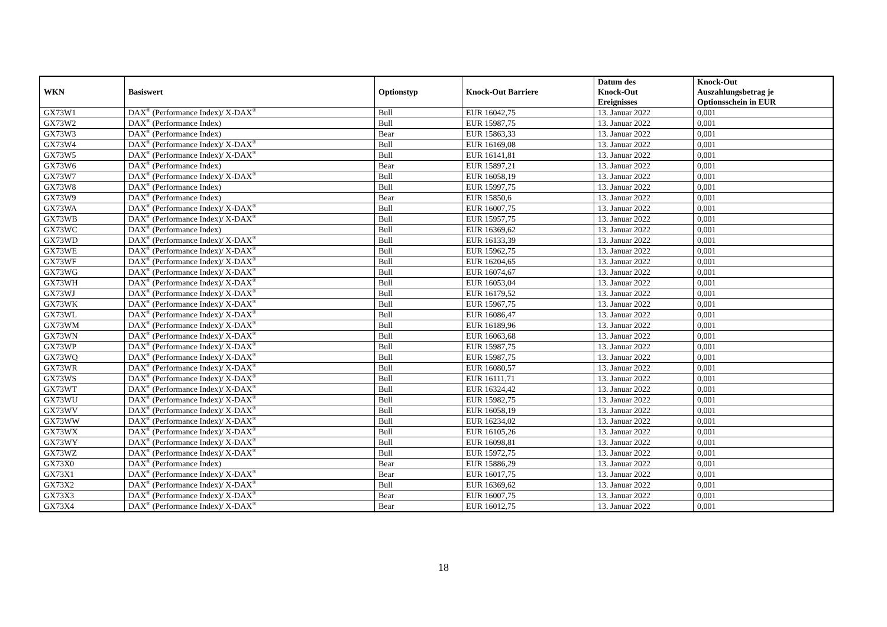| WKN | Basiswert | Optionstyp | Knock-Out Barriere | Datum des Knock-Out Ereignisses | Knock-Out Auszahlungsbetrag je Optionsschein in EUR |
| --- | --- | --- | --- | --- | --- |
| GX73W1 | DAX<sup>®</sup> (Performance Index)/ X-DAX<sup>®</sup> | Bull | EUR 16042,75 | 13. Januar 2022 | 0,001 |
| GX73W2 | DAX<sup>®</sup> (Performance Index) | Bull | EUR 15987,75 | 13. Januar 2022 | 0,001 |
| GX73W3 | DAX<sup>®</sup> (Performance Index) | Bear | EUR 15863,33 | 13. Januar 2022 | 0,001 |
| GX73W4 | DAX<sup>®</sup> (Performance Index)/ X-DAX<sup>®</sup> | Bull | EUR 16169,08 | 13. Januar 2022 | 0,001 |
| GX73W5 | DAX<sup>®</sup> (Performance Index)/ X-DAX<sup>®</sup> | Bull | EUR 16141,81 | 13. Januar 2022 | 0,001 |
| GX73W6 | DAX<sup>®</sup> (Performance Index) | Bear | EUR 15897,21 | 13. Januar 2022 | 0,001 |
| GX73W7 | DAX<sup>®</sup> (Performance Index)/ X-DAX<sup>®</sup> | Bull | EUR 16058,19 | 13. Januar 2022 | 0,001 |
| GX73W8 | DAX<sup>®</sup> (Performance Index) | Bull | EUR 15997,75 | 13. Januar 2022 | 0,001 |
| GX73W9 | DAX<sup>®</sup> (Performance Index) | Bear | EUR 15850,6 | 13. Januar 2022 | 0,001 |
| GX73WA | DAX<sup>®</sup> (Performance Index)/ X-DAX<sup>®</sup> | Bull | EUR 16007,75 | 13. Januar 2022 | 0,001 |
| GX73WB | DAX<sup>®</sup> (Performance Index)/ X-DAX<sup>®</sup> | Bull | EUR 15957,75 | 13. Januar 2022 | 0,001 |
| GX73WC | DAX<sup>®</sup> (Performance Index) | Bull | EUR 16369,62 | 13. Januar 2022 | 0,001 |
| GX73WD | DAX<sup>®</sup> (Performance Index)/ X-DAX<sup>®</sup> | Bull | EUR 16133,39 | 13. Januar 2022 | 0,001 |
| GX73WE | DAX<sup>®</sup> (Performance Index)/ X-DAX<sup>®</sup> | Bull | EUR 15962,75 | 13. Januar 2022 | 0,001 |
| GX73WF | DAX<sup>®</sup> (Performance Index)/ X-DAX<sup>®</sup> | Bull | EUR 16204,65 | 13. Januar 2022 | 0,001 |
| GX73WG | DAX<sup>®</sup> (Performance Index)/ X-DAX<sup>®</sup> | Bull | EUR 16074,67 | 13. Januar 2022 | 0,001 |
| GX73WH | DAX<sup>®</sup> (Performance Index)/ X-DAX<sup>®</sup> | Bull | EUR 16053,04 | 13. Januar 2022 | 0,001 |
| GX73WJ | DAX<sup>®</sup> (Performance Index)/ X-DAX<sup>®</sup> | Bull | EUR 16179,52 | 13. Januar 2022 | 0,001 |
| GX73WK | DAX<sup>®</sup> (Performance Index)/ X-DAX<sup>®</sup> | Bull | EUR 15967,75 | 13. Januar 2022 | 0,001 |
| GX73WL | DAX<sup>®</sup> (Performance Index)/ X-DAX<sup>®</sup> | Bull | EUR 16086,47 | 13. Januar 2022 | 0,001 |
| GX73WM | DAX<sup>®</sup> (Performance Index)/ X-DAX<sup>®</sup> | Bull | EUR 16189,96 | 13. Januar 2022 | 0,001 |
| GX73WN | DAX<sup>®</sup> (Performance Index)/ X-DAX<sup>®</sup> | Bull | EUR 16063,68 | 13. Januar 2022 | 0,001 |
| GX73WP | DAX<sup>®</sup> (Performance Index)/ X-DAX<sup>®</sup> | Bull | EUR 15987,75 | 13. Januar 2022 | 0,001 |
| GX73WQ | DAX<sup>®</sup> (Performance Index)/ X-DAX<sup>®</sup> | Bull | EUR 15987,75 | 13. Januar 2022 | 0,001 |
| GX73WR | DAX<sup>®</sup> (Performance Index)/ X-DAX<sup>®</sup> | Bull | EUR 16080,57 | 13. Januar 2022 | 0,001 |
| GX73WS | DAX<sup>®</sup> (Performance Index)/ X-DAX<sup>®</sup> | Bull | EUR 16111,71 | 13. Januar 2022 | 0,001 |
| GX73WT | DAX<sup>®</sup> (Performance Index)/ X-DAX<sup>®</sup> | Bull | EUR 16324,42 | 13. Januar 2022 | 0,001 |
| GX73WU | DAX<sup>®</sup> (Performance Index)/ X-DAX<sup>®</sup> | Bull | EUR 15982,75 | 13. Januar 2022 | 0,001 |
| GX73WV | DAX<sup>®</sup> (Performance Index)/ X-DAX<sup>®</sup> | Bull | EUR 16058,19 | 13. Januar 2022 | 0,001 |
| GX73WW | DAX<sup>®</sup> (Performance Index)/ X-DAX<sup>®</sup> | Bull | EUR 16234,02 | 13. Januar 2022 | 0,001 |
| GX73WX | DAX<sup>®</sup> (Performance Index)/ X-DAX<sup>®</sup> | Bull | EUR 16105,26 | 13. Januar 2022 | 0,001 |
| GX73WY | DAX<sup>®</sup> (Performance Index)/ X-DAX<sup>®</sup> | Bull | EUR 16098,81 | 13. Januar 2022 | 0,001 |
| GX73WZ | DAX<sup>®</sup> (Performance Index)/ X-DAX<sup>®</sup> | Bull | EUR 15972,75 | 13. Januar 2022 | 0,001 |
| GX73X0 | DAX<sup>®</sup> (Performance Index) | Bear | EUR 15886,29 | 13. Januar 2022 | 0,001 |
| GX73X1 | DAX<sup>®</sup> (Performance Index)/ X-DAX<sup>®</sup> | Bear | EUR 16017,75 | 13. Januar 2022 | 0,001 |
| GX73X2 | DAX<sup>®</sup> (Performance Index)/ X-DAX<sup>®</sup> | Bull | EUR 16369,62 | 13. Januar 2022 | 0,001 |
| GX73X3 | DAX<sup>®</sup> (Performance Index)/ X-DAX<sup>®</sup> | Bear | EUR 16007,75 | 13. Januar 2022 | 0,001 |
| GX73X4 | DAX<sup>®</sup> (Performance Index)/ X-DAX<sup>®</sup> | Bear | EUR 16012,75 | 13. Januar 2022 | 0,001 |
18